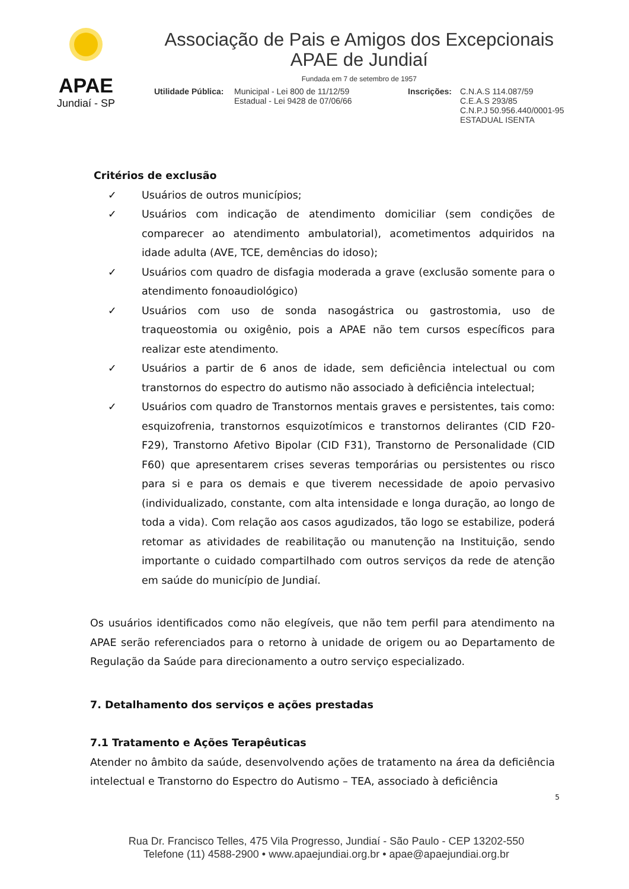APAE
Jundiaí - SP
Associação de Pais e Amigos dos Excepcionais
APAE de Jundiaí
Fundada em 7 de setembro de 1957
Utilidade Pública:
Municipal - Lei 800 de 11/12/59
Estadual - Lei 9428 de 07/06/66
Inscrições:
C.N.A.S 114.087/59
C.E.A.S 293/85
C.N.P.J 50.956.440/0001-95
ESTADUAL ISENTA
Critérios de exclusão
✓ Usuários de outros municípios;
✓ Usuários com indicação de atendimento domiciliar (sem condições de comparecer ao atendimento ambulatorial), acometimentos adquiridos na idade adulta (AVE, TCE, demências do idoso);
✓ Usuários com quadro de disfagia moderada a grave (exclusão somente para o atendimento fonoaudiológico)
✓ Usuários com uso de sonda nasogástrica ou gastrostomia, uso de traqueostomia ou oxigênio, pois a APAE não tem cursos específicos para realizar este atendimento.
✓ Usuários a partir de 6 anos de idade, sem deficiência intelectual ou com transtornos do espectro do autismo não associado à deficiência intelectual;
✓ Usuários com quadro de Transtornos mentais graves e persistentes, tais como: esquizofrenia, transtornos esquizotímicos e transtornos delirantes (CID F20-F29), Transtorno Afetivo Bipolar (CID F31), Transtorno de Personalidade (CID F60) que apresentarem crises severas temporárias ou persistentes ou risco para si e para os demais e que tiverem necessidade de apoio pervasivo (individualizado, constante, com alta intensidade e longa duração, ao longo de toda a vida). Com relação aos casos agudizados, tão logo se estabilize, poderá retomar as atividades de reabilitação ou manutenção na Instituição, sendo importante o cuidado compartilhado com outros serviços da rede de atenção em saúde do município de Jundiaí.
Os usuários identificados como não elegíveis, que não tem perfil para atendimento na APAE serão referenciados para o retorno à unidade de origem ou ao Departamento de Regulação da Saúde para direcionamento a outro serviço especializado.
7. Detalhamento dos serviços e ações prestadas
7.1 Tratamento e Ações Terapêuticas
Atender no âmbito da saúde, desenvolvendo ações de tratamento na área da deficiência intelectual e Transtorno do Espectro do Autismo – TEA, associado à deficiência
5
Rua Dr. Francisco Telles, 475 Vila Progresso, Jundiaí - São Paulo - CEP 13202-550
Telefone (11) 4588-2900 • www.apaejundiai.org.br • apae@apaejundiai.org.br